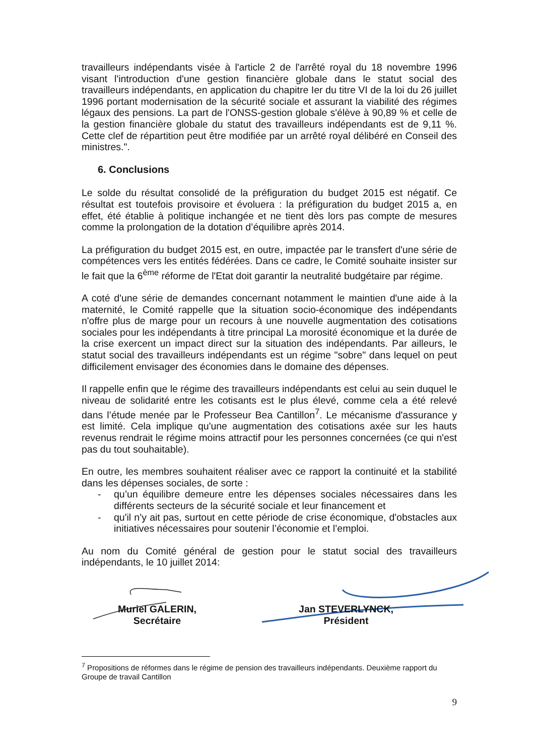travailleurs indépendants visée à l'article 2 de l'arrêté royal du 18 novembre 1996 visant l'introduction d'une gestion financière globale dans le statut social des travailleurs indépendants, en application du chapitre Ier du titre VI de la loi du 26 juillet 1996 portant modernisation de la sécurité sociale et assurant la viabilité des régimes légaux des pensions. La part de l'ONSS-gestion globale s'élève à 90,89 % et celle de la gestion financière globale du statut des travailleurs indépendants est de 9,11 %. Cette clef de répartition peut être modifiée par un arrêté royal délibéré en Conseil des ministres.".
6. Conclusions
Le solde du résultat consolidé de la préfiguration du budget 2015 est négatif. Ce résultat est toutefois provisoire et évoluera : la préfiguration du budget 2015 a, en effet, été établie à politique inchangée et ne tient dès lors pas compte de mesures comme la prolongation de la dotation d’équilibre après 2014.
La préfiguration du budget 2015 est, en outre, impactée par le transfert d'une série de compétences vers les entités fédérées. Dans ce cadre, le Comité souhaite insister sur le fait que la 6<sup>ème</sup> réforme de l'Etat doit garantir la neutralité budgétaire par régime.
A coté d'une série de demandes concernant notamment le maintien d'une aide à la maternité, le Comité rappelle que la situation socio-économique des indépendants n'offre plus de marge pour un recours à une nouvelle augmentation des cotisations sociales pour les indépendants à titre principal La morosité économique et la durée de la crise exercent un impact direct sur la situation des indépendants. Par ailleurs, le statut social des travailleurs indépendants est un régime "sobre" dans lequel on peut difficilement envisager des économies dans le domaine des dépenses.
Il rappelle enfin que le régime des travailleurs indépendants est celui au sein duquel le niveau de solidarité entre les cotisants est le plus élevé, comme cela a été relevé dans l’étude menée par le Professeur Bea Cantillon<sup>7</sup>. Le mécanisme d'assurance y est limité. Cela implique qu'une augmentation des cotisations axée sur les hauts revenus rendrait le régime moins attractif pour les personnes concernées (ce qui n'est pas du tout souhaitable).
En outre, les membres souhaitent réaliser avec ce rapport la continuité et la stabilité dans les dépenses sociales, de sorte :
- qu’un équilibre demeure entre les dépenses sociales nécessaires dans les différents secteurs de la sécurité sociale et leur financement et
- qu'il n’y ait pas, surtout en cette période de crise économique, d'obstacles aux initiatives nécessaires pour soutenir l’économie et l’emploi.
Au nom du Comité général de gestion pour le statut social des travailleurs indépendants, le 10 juillet 2014:
Muriel GALERIN,
Secrétaire
Jan STEVERLYNCK,
Président
<sup>7</sup> Propositions de réformes dans le régime de pension des travailleurs indépendants. Deuxième rapport du Groupe de travail Cantillon
9